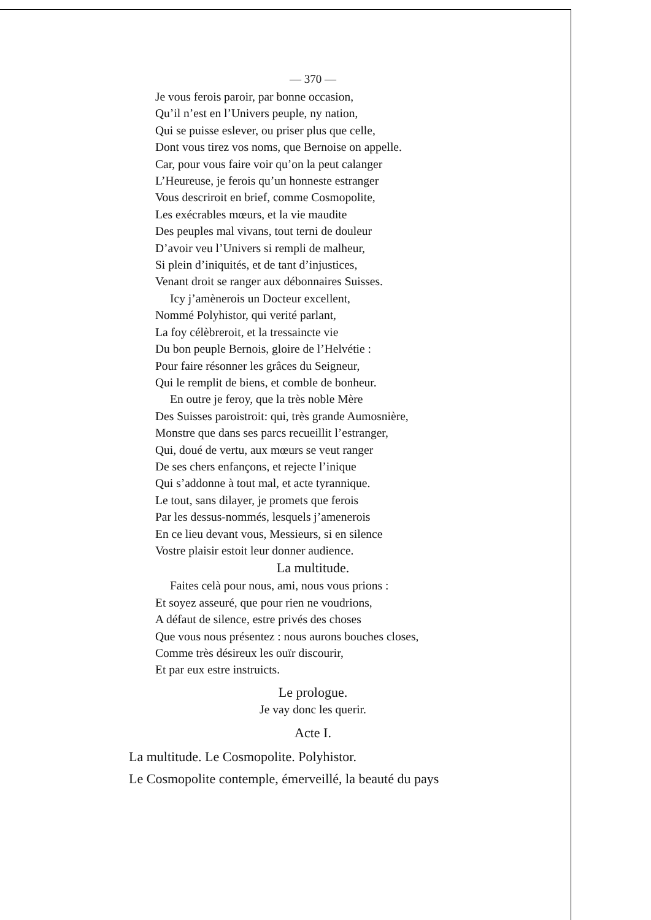— 370 —
Je vous ferois paroir, par bonne occasion,
Qu’il n’est en l’Univers peuple, ny nation,
Qui se puisse eslever, ou priser plus que celle,
Dont vous tirez vos noms, que Bernoise on appelle.
Car, pour vous faire voir qu’on la peut calanger
L’Heureuse, je ferois qu’un honneste estranger
Vous descriroit en brief, comme Cosmopolite,
Les exécrables mœurs, et la vie maudite
Des peuples mal vivans, tout terni de douleur
D’avoir veu l’Univers si rempli de malheur,
Si plein d’iniquités, et de tant d’injustices,
Venant droit se ranger aux débonnaires Suisses.
Icy j’amènerois un Docteur excellent,
Nommé Polyhistor, qui verité parlant,
La foy célèbreroit, et la tressaincte vie
Du bon peuple Bernois, gloire de l’Helvétie :
Pour faire résonner les grâces du Seigneur,
Qui le remplit de biens, et comble de bonheur.
En outre je feroy, que la très noble Mère
Des Suisses paroistroit: qui, très grande Aumosnière,
Monstre que dans ses parcs recueillit l’estranger,
Qui, doué de vertu, aux mœurs se veut ranger
De ses chers enfançons, et rejecte l’inique
Qui s’addonne à tout mal, et acte tyrannique.
Le tout, sans dilayer, je promets que ferois
Par les dessus-nommés, lesquels j’amenerois
En ce lieu devant vous, Messieurs, si en silence
Vostre plaisir estoit leur donner audience.
La multitude.
Faites celà pour nous, ami, nous vous prions :
Et soyez asseuré, que pour rien ne voudrions,
A défaut de silence, estre privés des choses
Que vous nous présentez : nous aurons bouches closes,
Comme très désireux les ouïr discourir,
Et par eux estre instruicts.
Le prologue.
Je vay donc les querir.
Acte I.
La multitude. Le Cosmopolite. Polyhistor.
Le Cosmopolite contemple, émerveillé, la beauté du pays